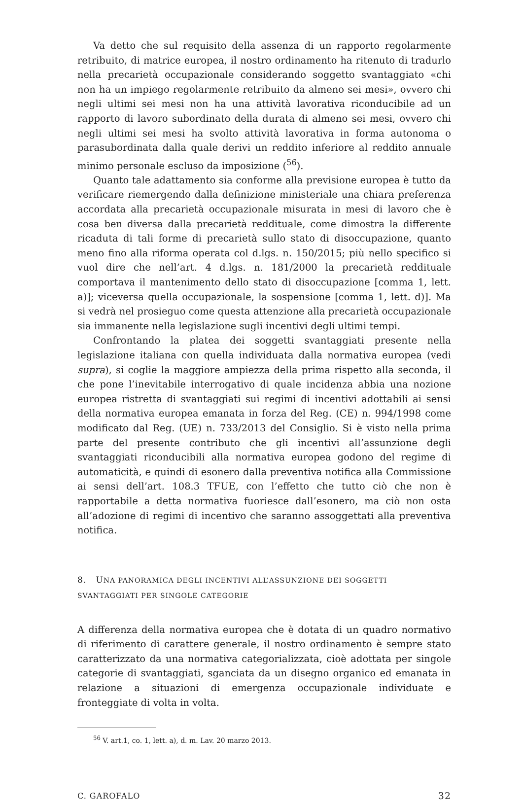Va detto che sul requisito della assenza di un rapporto regolarmente retribuito, di matrice europea, il nostro ordinamento ha ritenuto di tradurlo nella precarietà occupazionale considerando soggetto svantaggiato «chi non ha un impiego regolarmente retribuito da almeno sei mesi», ovvero chi negli ultimi sei mesi non ha una attività lavorativa riconducibile ad un rapporto di lavoro subordinato della durata di almeno sei mesi, ovvero chi negli ultimi sei mesi ha svolto attività lavorativa in forma autonoma o parasubordinata dalla quale derivi un reddito inferiore al reddito annuale minimo personale escluso da imposizione (<sup>56</sup>).
Quanto tale adattamento sia conforme alla previsione europea è tutto da verificare riemergendo dalla definizione ministeriale una chiara preferenza accordata alla precarietà occupazionale misurata in mesi di lavoro che è cosa ben diversa dalla precarietà reddituale, come dimostra la differente ricaduta di tali forme di precarietà sullo stato di disoccupazione, quanto meno fino alla riforma operata col d.lgs. n. 150/2015; più nello specifico si vuol dire che nell’art. 4 d.lgs. n. 181/2000 la precarietà reddituale comportava il mantenimento dello stato di disoccupazione [comma 1, lett. a)]; viceversa quella occupazionale, la sospensione [comma 1, lett. d)]. Ma si vedrà nel prosieguo come questa attenzione alla precarietà occupazionale sia immanente nella legislazione sugli incentivi degli ultimi tempi.
Confrontando la platea dei soggetti svantaggiati presente nella legislazione italiana con quella individuata dalla normativa europea (vedi supra), si coglie la maggiore ampiezza della prima rispetto alla seconda, il che pone l’inevitabile interrogativo di quale incidenza abbia una nozione europea ristretta di svantaggiati sui regimi di incentivi adottabili ai sensi della normativa europea emanata in forza del Reg. (CE) n. 994/1998 come modificato dal Reg. (UE) n. 733/2013 del Consiglio. Si è visto nella prima parte del presente contributo che gli incentivi all’assunzione degli svantaggiati riconducibili alla normativa europea godono del regime di automaticità, e quindi di esonero dalla preventiva notifica alla Commissione ai sensi dell’art. 108.3 TFUE, con l’effetto che tutto ciò che non è rapportabile a detta normativa fuoriesce dall’esonero, ma ciò non osta all’adozione di regimi di incentivo che saranno assoggettati alla preventiva notifica.
8. UNA PANORAMICA DEGLI INCENTIVI ALL’ASSUNZIONE DEI SOGGETTI
SVANTAGGIATI PER SINGOLE CATEGORIE
A differenza della normativa europea che è dotata di un quadro normativo di riferimento di carattere generale, il nostro ordinamento è sempre stato caratterizzato da una normativa categorializzata, cioè adottata per singole categorie di svantaggiati, sganciata da un disegno organico ed emanata in relazione a situazioni di emergenza occupazionale individuate e fronteggiate di volta in volta.
<sup>56</sup> V. art.1, co. 1, lett. a), d. m. Lav. 20 marzo 2013.
C. GAROFALO 32